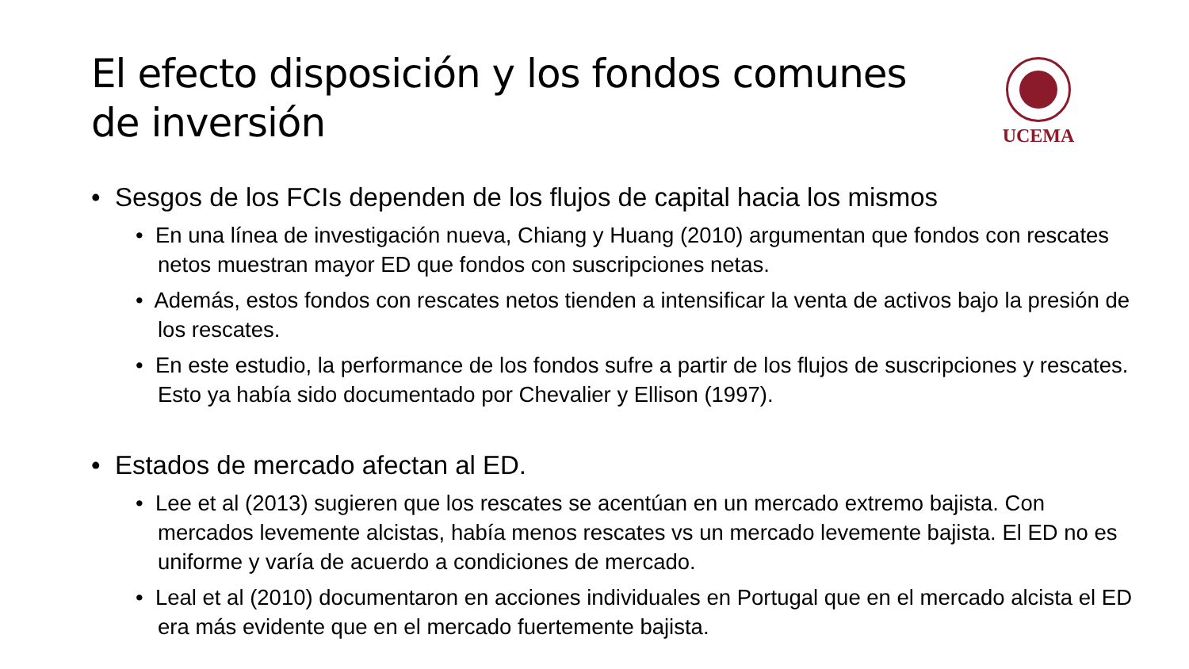El efecto disposición y los fondos comunes de inversión
UCEMA
• Sesgos de los FCIs dependen de los flujos de capital hacia los mismos
• En una línea de investigación nueva, Chiang y Huang (2010) argumentan que fondos con rescates netos muestran mayor ED que fondos con suscripciones netas.
• Además, estos fondos con rescates netos tienden a intensificar la venta de activos bajo la presión de los rescates.
• En este estudio, la performance de los fondos sufre a partir de los flujos de suscripciones y rescates. Esto ya había sido documentado por Chevalier y Ellison (1997).
• Estados de mercado afectan al ED.
• Lee et al (2013) sugieren que los rescates se acentúan en un mercado extremo bajista. Con mercados levemente alcistas, había menos rescates vs un mercado levemente bajista. El ED no es uniforme y varía de acuerdo a condiciones de mercado.
• Leal et al (2010) documentaron en acciones individuales en Portugal que en el mercado alcista el ED era más evidente que en el mercado fuertemente bajista.